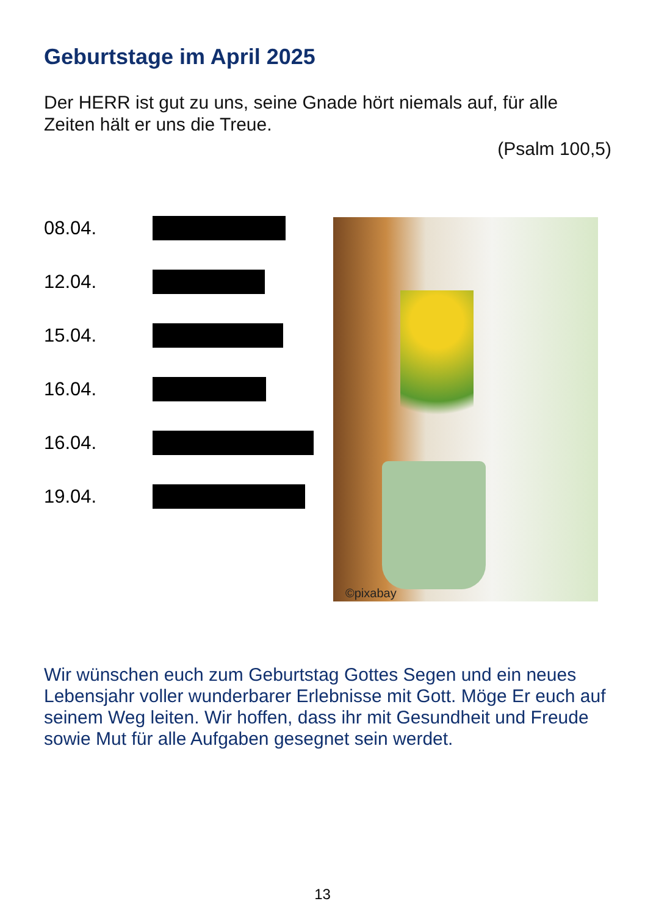Geburtstage im April 2025
Der HERR ist gut zu uns, seine Gnade hört niemals auf, für alle Zeiten hält er uns die Treue.
(Psalm 100,5)
08.04.
12.04.
15.04.
16.04.
16.04.
19.04.
©pixabay
Wir wünschen euch zum Geburtstag Gottes Segen und ein neues Lebensjahr voller wunderbarer Erlebnisse mit Gott. Möge Er euch auf seinem Weg leiten. Wir hoffen, dass ihr mit Gesundheit und Freude sowie Mut für alle Aufgaben gesegnet sein werdet.
13